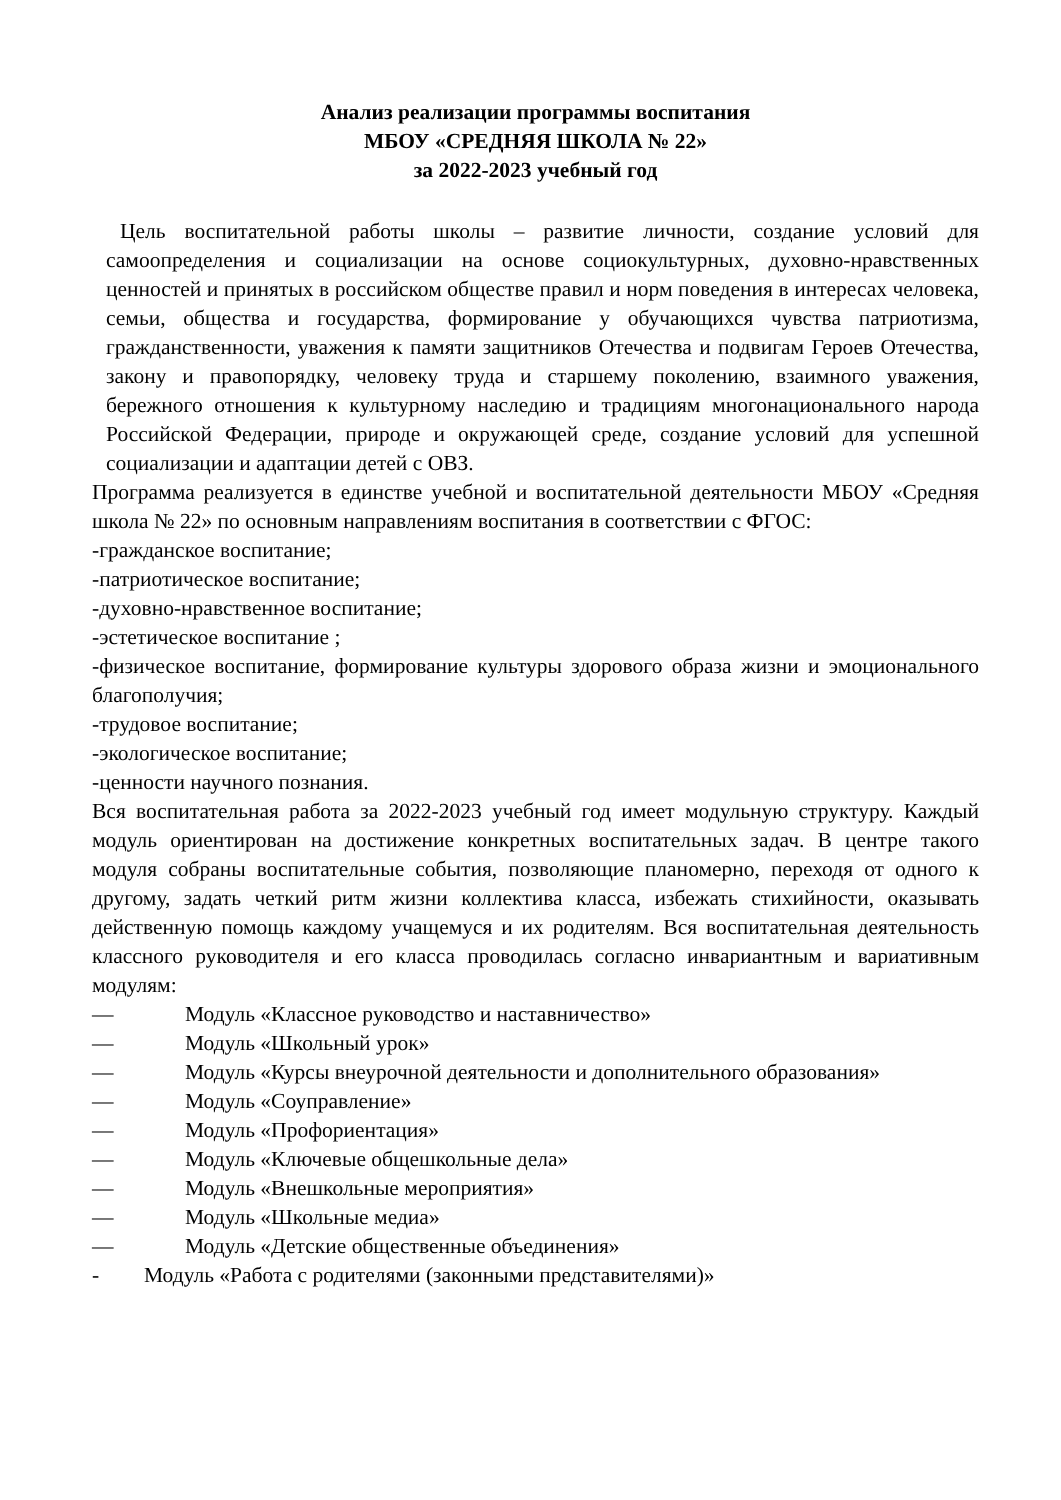Анализ реализации программы воспитания
МБОУ «СРЕДНЯЯ ШКОЛА № 22»
за 2022-2023 учебный год
Цель воспитательной работы школы – развитие личности, создание условий для самоопределения и социализации на основе социокультурных, духовно-нравственных ценностей и принятых в российском обществе правил и норм поведения в интересах человека, семьи, общества и государства, формирование у обучающихся чувства патриотизма, гражданственности, уважения к памяти защитников Отечества и подвигам Героев Отечества, закону и правопорядку, человеку труда и старшему поколению, взаимного уважения, бережного отношения к культурному наследию и традициям многонационального народа Российской Федерации, природе и окружающей среде, создание условий для успешной социализации и адаптации детей с ОВЗ.
Программа реализуется в единстве учебной и воспитательной деятельности МБОУ «Средняя школа № 22» по основным направлениям воспитания в соответствии с ФГОС:
-гражданское воспитание;
-патриотическое воспитание;
-духовно-нравственное воспитание;
-эстетическое воспитание ;
-физическое воспитание, формирование культуры здорового образа жизни и эмоционального благополучия;
-трудовое воспитание;
-экологическое воспитание;
-ценности научного познания.
Вся воспитательная работа за 2022-2023 учебный год имеет модульную структуру. Каждый модуль ориентирован на достижение конкретных воспитательных задач. В центре такого модуля собраны воспитательные события, позволяющие планомерно, переходя от одного к другому, задать четкий ритм жизни коллектива класса, избежать стихийности, оказывать действенную помощь каждому учащемуся и их родителям. Вся воспитательная деятельность классного руководителя и его класса проводилась согласно инвариантным и вариативным модулям:
— Модуль «Классное руководство и наставничество»
— Модуль «Школьный урок»
— Модуль «Курсы внеурочной деятельности и дополнительного образования»
— Модуль «Соуправление»
— Модуль «Профориентация»
— Модуль «Ключевые общешкольные дела»
— Модуль «Внешкольные мероприятия»
— Модуль «Школьные медиа»
— Модуль «Детские общественные объединения»
- Модуль «Работа с родителями (законными представителями)»